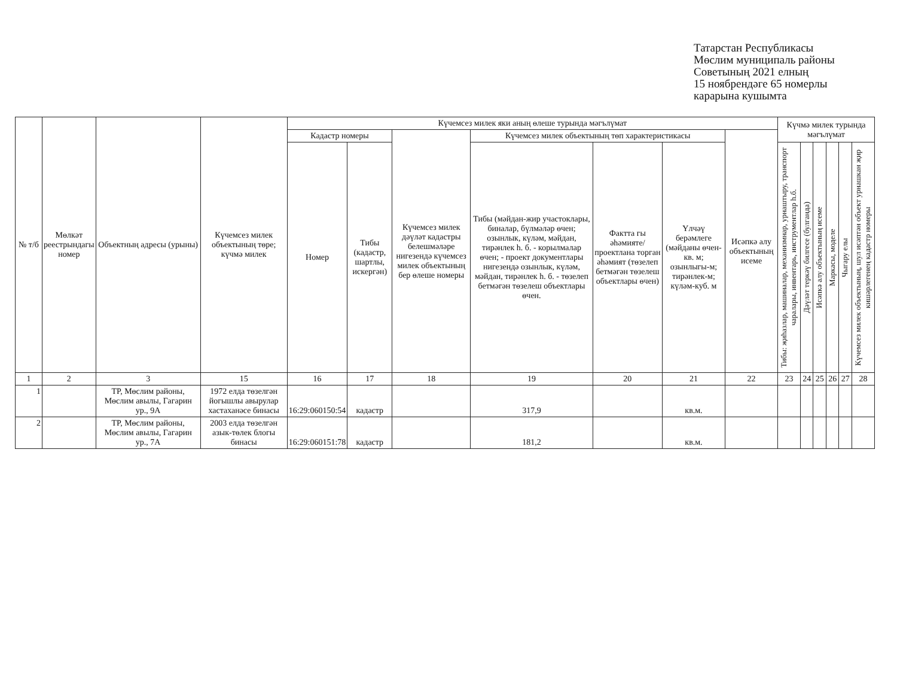Татарстан Республикасы
Мөслим муниципаль районы
Советының 2021 елның
15 ноябрендәге 65 номерлы
карарына кушымта
| № т/б | Мөлкәт реестрындагы номер | Объектның адресы (урыны) | Күчемсез милек объектының төре; күчмә милек | Күчемсез милек яки аның өлеше турында мәгълүмат | | | | | | | Күчмә милек турында мәгълүмат | | | | | |
| --- | --- | --- | --- | --- | --- | --- | --- | --- | --- | --- | --- | --- | --- | --- | --- | --- |
| | | | | Кадастр номеры | | Күчемсез милек дәүләт кадастры белешмәләре нигезендә күчемсез милек объектының бер өлеше номеры | Күчемсез милек объектының төп характеристикасы | | | Исәпкә алу объектының исеме | | | | | | |
| | | | | | | | Тибы (мәйдан-жир участоклары, биналар, бүлмәләр өчен; озынлык, күләм, мәйдан, тирәнлек һ. б. - корылмалар өчен; - проект документлары нигезендә озынлык, күләм, мәйдан, тирәнлек һ. б. - төзелеп бетмәгән төзелеш объектлары өчен. | Фактта гы әһәмияте/ проектлана торган әһәмият (төзелеп бетмәгән төзелеш объектлары өчен) | Үлчәү берәмлеге (мәйданы өчен-кв. м; озынлыгы-м; тирәнлек-м; күләм-куб. м | | Тибы: җиһазлар, машиналар, механизмнар, урнаштыру, транспорт чаралары, инвентарь, инструментлар һ.б. | Дәүләт теркәү билгесе (булганда) | Исәпкә алу объектының исеме | Маркасы, моделе | Чыгару елы | Күчемсез милек объектының, шул исәптән объект урнашкан җир кишәрлегенең кадастр номеры |
| | | | | Номер | Тибы (кадастр, шартлы, искергән) | | | | | | | | | | | |
| 1 | 2 | 3 | 15 | 16 | 17 | 18 | 19 | 20 | 21 | 22 | 23 | 24 | 25 | 26 | 27 | 28 |
| 1 | | ТР, Мөслим районы, Мөслим авылы, Гагарин ур., 9А | 1972 елда төзелгән йогышлы авырулар хастаханәсе бинасы | 16:29:060150:54 | кадастр | | 317,9 | | кв.м. | | | | | | | |
| 2 | | ТР, Мөслим районы, Мөслим авылы, Гагарин ур., 7А | 2003 елда төзелгән азык-төлек блогы бинасы | 16:29:060151:78 | кадастр | | 181,2 | | кв.м. | | | | | | | |